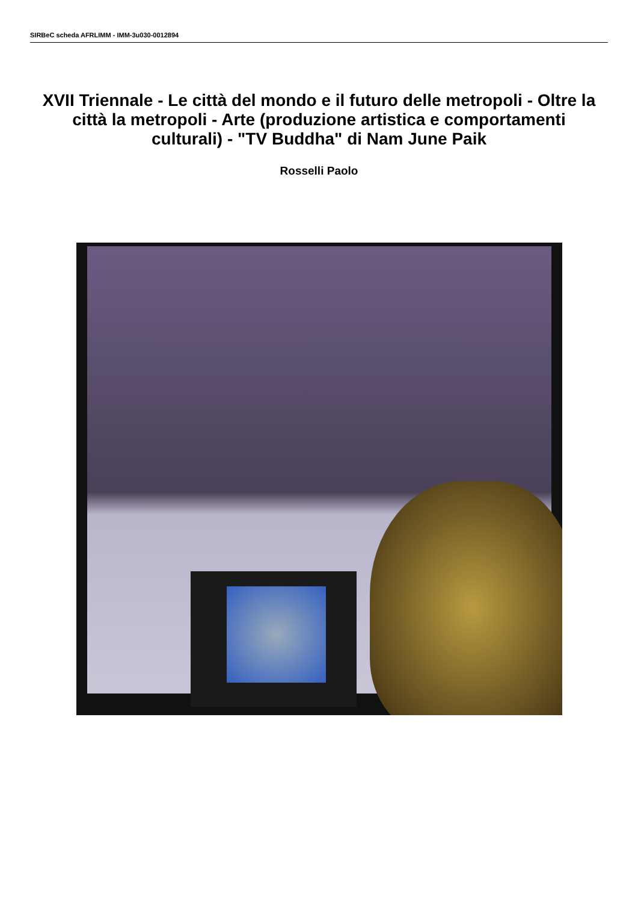SIRBeC scheda AFRLIMM - IMM-3u030-0012894
XVII Triennale - Le città del mondo e il futuro delle metropoli - Oltre la città la metropoli - Arte (produzione artistica e comportamenti culturali) - "TV Buddha" di Nam June Paik
Rosselli Paolo